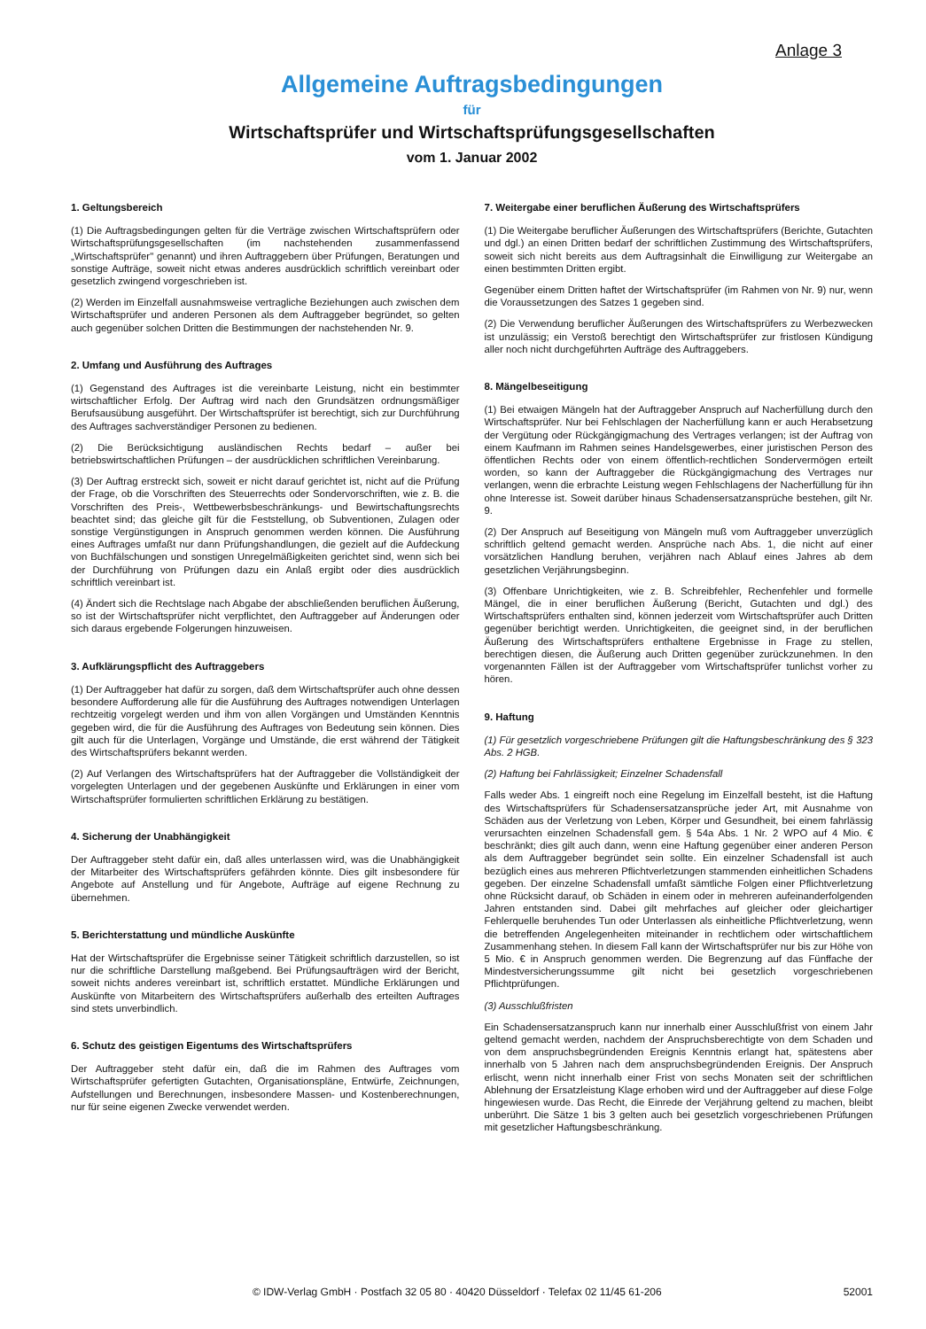Anlage 3
Allgemeine Auftragsbedingungen
für
Wirtschaftsprüfer und Wirtschaftsprüfungsgesellschaften
vom 1. Januar 2002
1. Geltungsbereich
(1) Die Auftragsbedingungen gelten für die Verträge zwischen Wirtschaftsprüfern oder Wirtschaftsprüfungsgesellschaften (im nachstehenden zusammenfassend „Wirtschaftsprüfer" genannt) und ihren Auftraggebern über Prüfungen, Beratungen und sonstige Aufträge, soweit nicht etwas anderes ausdrücklich schriftlich vereinbart oder gesetzlich zwingend vorgeschrieben ist.
(2) Werden im Einzelfall ausnahmsweise vertragliche Beziehungen auch zwischen dem Wirtschaftsprüfer und anderen Personen als dem Auftraggeber begründet, so gelten auch gegenüber solchen Dritten die Bestimmungen der nachstehenden Nr. 9.
2. Umfang und Ausführung des Auftrages
(1) Gegenstand des Auftrages ist die vereinbarte Leistung, nicht ein bestimmter wirtschaftlicher Erfolg. Der Auftrag wird nach den Grundsätzen ordnungsmäßiger Berufsausübung ausgeführt. Der Wirtschaftsprüfer ist berechtigt, sich zur Durchführung des Auftrages sachverständiger Personen zu bedienen.
(2) Die Berücksichtigung ausländischen Rechts bedarf – außer bei betriebswirtschaftlichen Prüfungen – der ausdrücklichen schriftlichen Vereinbarung.
(3) Der Auftrag erstreckt sich, soweit er nicht darauf gerichtet ist, nicht auf die Prüfung der Frage, ob die Vorschriften des Steuerrechts oder Sondervorschriften, wie z. B. die Vorschriften des Preis-, Wettbewerbsbeschränkungs- und Bewirtschaftungsrechts beachtet sind; das gleiche gilt für die Feststellung, ob Subventionen, Zulagen oder sonstige Vergünstigungen in Anspruch genommen werden können. Die Ausführung eines Auftrages umfaßt nur dann Prüfungshandlungen, die gezielt auf die Aufdeckung von Buchfälschungen und sonstigen Unregelmäßigkeiten gerichtet sind, wenn sich bei der Durchführung von Prüfungen dazu ein Anlaß ergibt oder dies ausdrücklich schriftlich vereinbart ist.
(4) Ändert sich die Rechtslage nach Abgabe der abschließenden beruflichen Äußerung, so ist der Wirtschaftsprüfer nicht verpflichtet, den Auftraggeber auf Änderungen oder sich daraus ergebende Folgerungen hinzuweisen.
3. Aufklärungspflicht des Auftraggebers
(1) Der Auftraggeber hat dafür zu sorgen, daß dem Wirtschaftsprüfer auch ohne dessen besondere Aufforderung alle für die Ausführung des Auftrages notwendigen Unterlagen rechtzeitig vorgelegt werden und ihm von allen Vorgängen und Umständen Kenntnis gegeben wird, die für die Ausführung des Auftrages von Bedeutung sein können. Dies gilt auch für die Unterlagen, Vorgänge und Umstände, die erst während der Tätigkeit des Wirtschaftsprüfers bekannt werden.
(2) Auf Verlangen des Wirtschaftsprüfers hat der Auftraggeber die Vollständigkeit der vorgelegten Unterlagen und der gegebenen Auskünfte und Erklärungen in einer vom Wirtschaftsprüfer formulierten schriftlichen Erklärung zu bestätigen.
4. Sicherung der Unabhängigkeit
Der Auftraggeber steht dafür ein, daß alles unterlassen wird, was die Unabhängigkeit der Mitarbeiter des Wirtschaftsprüfers gefährden könnte. Dies gilt insbesondere für Angebote auf Anstellung und für Angebote, Aufträge auf eigene Rechnung zu übernehmen.
5. Berichterstattung und mündliche Auskünfte
Hat der Wirtschaftsprüfer die Ergebnisse seiner Tätigkeit schriftlich darzustellen, so ist nur die schriftliche Darstellung maßgebend. Bei Prüfungsaufträgen wird der Bericht, soweit nichts anderes vereinbart ist, schriftlich erstattet. Mündliche Erklärungen und Auskünfte von Mitarbeitern des Wirtschaftsprüfers außerhalb des erteilten Auftrages sind stets unverbindlich.
6. Schutz des geistigen Eigentums des Wirtschaftsprüfers
Der Auftraggeber steht dafür ein, daß die im Rahmen des Auftrages vom Wirtschaftsprüfer gefertigten Gutachten, Organisationspläne, Entwürfe, Zeichnungen, Aufstellungen und Berechnungen, insbesondere Massen- und Kostenberechnungen, nur für seine eigenen Zwecke verwendet werden.
7. Weitergabe einer beruflichen Äußerung des Wirtschaftsprüfers
(1) Die Weitergabe beruflicher Äußerungen des Wirtschaftsprüfers (Berichte, Gutachten und dgl.) an einen Dritten bedarf der schriftlichen Zustimmung des Wirtschaftsprüfers, soweit sich nicht bereits aus dem Auftragsinhalt die Einwilligung zur Weitergabe an einen bestimmten Dritten ergibt.
Gegenüber einem Dritten haftet der Wirtschaftsprüfer (im Rahmen von Nr. 9) nur, wenn die Voraussetzungen des Satzes 1 gegeben sind.
(2) Die Verwendung beruflicher Äußerungen des Wirtschaftsprüfers zu Werbezwecken ist unzulässig; ein Verstoß berechtigt den Wirtschaftsprüfer zur fristlosen Kündigung aller noch nicht durchgeführten Aufträge des Auftraggebers.
8. Mängelbeseitigung
(1) Bei etwaigen Mängeln hat der Auftraggeber Anspruch auf Nacherfüllung durch den Wirtschaftsprüfer. Nur bei Fehlschlagen der Nacherfüllung kann er auch Herabsetzung der Vergütung oder Rückgängigmachung des Vertrages verlangen; ist der Auftrag von einem Kaufmann im Rahmen seines Handelsgewerbes, einer juristischen Person des öffentlichen Rechts oder von einem öffentlich-rechtlichen Sondervermögen erteilt worden, so kann der Auftraggeber die Rückgängigmachung des Vertrages nur verlangen, wenn die erbrachte Leistung wegen Fehlschlagens der Nacherfüllung für ihn ohne Interesse ist. Soweit darüber hinaus Schadensersatzansprüche bestehen, gilt Nr. 9.
(2) Der Anspruch auf Beseitigung von Mängeln muß vom Auftraggeber unverzüglich schriftlich geltend gemacht werden. Ansprüche nach Abs. 1, die nicht auf einer vorsätzlichen Handlung beruhen, verjähren nach Ablauf eines Jahres ab dem gesetzlichen Verjährungsbeginn.
(3) Offenbare Unrichtigkeiten, wie z. B. Schreibfehler, Rechenfehler und formelle Mängel, die in einer beruflichen Äußerung (Bericht, Gutachten und dgl.) des Wirtschaftsprüfers enthalten sind, können jederzeit vom Wirtschaftsprüfer auch Dritten gegenüber berichtigt werden. Unrichtigkeiten, die geeignet sind, in der beruflichen Äußerung des Wirtschaftsprüfers enthaltene Ergebnisse in Frage zu stellen, berechtigen diesen, die Äußerung auch Dritten gegenüber zurückzunehmen. In den vorgenannten Fällen ist der Auftraggeber vom Wirtschaftsprüfer tunlichst vorher zu hören.
9. Haftung
(1) Für gesetzlich vorgeschriebene Prüfungen gilt die Haftungsbeschränkung des § 323 Abs. 2 HGB.
(2) Haftung bei Fahrlässigkeit; Einzelner Schadensfall
Falls weder Abs. 1 eingreift noch eine Regelung im Einzelfall besteht, ist die Haftung des Wirtschaftsprüfers für Schadensersatzansprüche jeder Art, mit Ausnahme von Schäden aus der Verletzung von Leben, Körper und Gesundheit, bei einem fahrlässig verursachten einzelnen Schadensfall gem. § 54a Abs. 1 Nr. 2 WPO auf 4 Mio. € beschränkt; dies gilt auch dann, wenn eine Haftung gegenüber einer anderen Person als dem Auftraggeber begründet sein sollte. Ein einzelner Schadensfall ist auch bezüglich eines aus mehreren Pflichtverletzungen stammenden einheitlichen Schadens gegeben. Der einzelne Schadensfall umfaßt sämtliche Folgen einer Pflichtverletzung ohne Rücksicht darauf, ob Schäden in einem oder in mehreren aufeinanderfolgenden Jahren entstanden sind. Dabei gilt mehrfaches auf gleicher oder gleichartiger Fehlerquelle beruhendes Tun oder Unterlassen als einheitliche Pflichtverletzung, wenn die betreffenden Angelegenheiten miteinander in rechtlichem oder wirtschaftlichem Zusammenhang stehen. In diesem Fall kann der Wirtschaftsprüfer nur bis zur Höhe von 5 Mio. € in Anspruch genommen werden. Die Begrenzung auf das Fünffache der Mindestversicherungssumme gilt nicht bei gesetzlich vorgeschriebenen Pflichtprüfungen.
(3) Ausschlußfristen
Ein Schadensersatzanspruch kann nur innerhalb einer Ausschlußfrist von einem Jahr geltend gemacht werden, nachdem der Anspruchsberechtigte von dem Schaden und von dem anspruchsbegründenden Ereignis Kenntnis erlangt hat, spätestens aber innerhalb von 5 Jahren nach dem anspruchsbegründenden Ereignis. Der Anspruch erlischt, wenn nicht innerhalb einer Frist von sechs Monaten seit der schriftlichen Ablehnung der Ersatzleistung Klage erhoben wird und der Auftraggeber auf diese Folge hingewiesen wurde. Das Recht, die Einrede der Verjährung geltend zu machen, bleibt unberührt. Die Sätze 1 bis 3 gelten auch bei gesetzlich vorgeschriebenen Prüfungen mit gesetzlicher Haftungsbeschränkung.
© IDW-Verlag GmbH · Postfach 32 05 80 · 40420 Düsseldorf · Telefax 02 11/45 61-206 52001